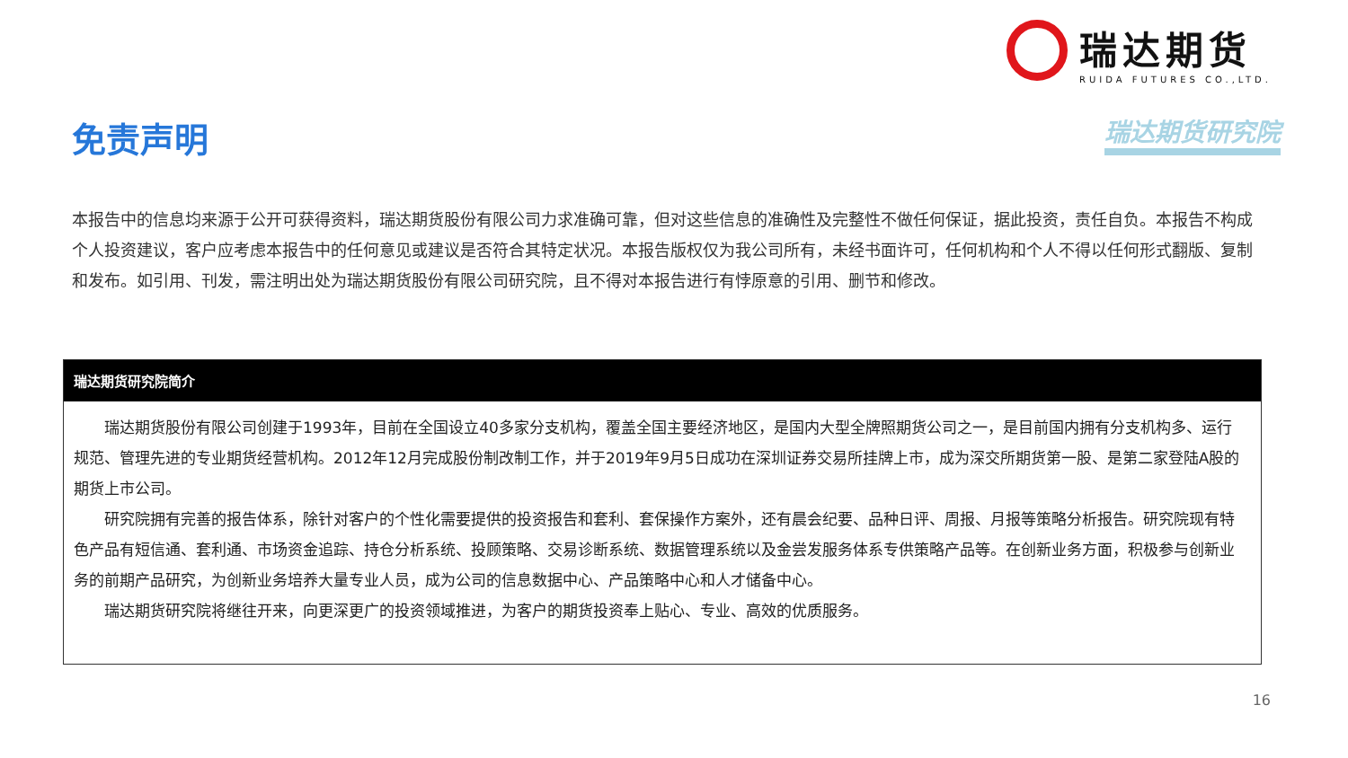瑞达期货
RUIDA FUTURES CO.,LTD.
瑞达期货研究院 免责声明
本报告中的信息均来源于公开可获得资料，瑞达期货股份有限公司力求准确可靠，但对这些信息的准确性及完整性不做任何保证，据此投资，责任自负。本报告不构成个人投资建议，客户应考虑本报告中的任何意见或建议是否符合其特定状况。本报告版权仅为我公司所有，未经书面许可，任何机构和个人不得以任何形式翻版、复制和发布。如引用、刊发，需注明出处为瑞达期货股份有限公司研究院，且不得对本报告进行有悖原意的引用、删节和修改。
瑞达期货研究院简介
  瑞达期货股份有限公司创建于1993年，目前在全国设立40多家分支机构，覆盖全国主要经济地区，是国内大型全牌照期货公司之一，是目前国内拥有分支机构多、运行规范、管理先进的专业期货经营机构。2012年12月完成股份制改制工作，并于2019年9月5日成功在深圳证券交易所挂牌上市，成为深交所期货第一股、是第二家登陆A股的期货上市公司。
  研究院拥有完善的报告体系，除针对客户的个性化需要提供的投资报告和套利、套保操作方案外，还有晨会纪要、品种日评、周报、月报等策略分析报告。研究院现有特色产品有短信通、套利通、市场资金追踪、持仓分析系统、投顾策略、交易诊断系统、数据管理系统以及金尝发服务体系专供策略产品等。在创新业务方面，积极参与创新业务的前期产品研究，为创新业务培养大量专业人员，成为公司的信息数据中心、产品策略中心和人才储备中心。
  瑞达期货研究院将继往开来，向更深更广的投资领域推进，为客户的期货投资奉上贴心、专业、高效的优质服务。
16